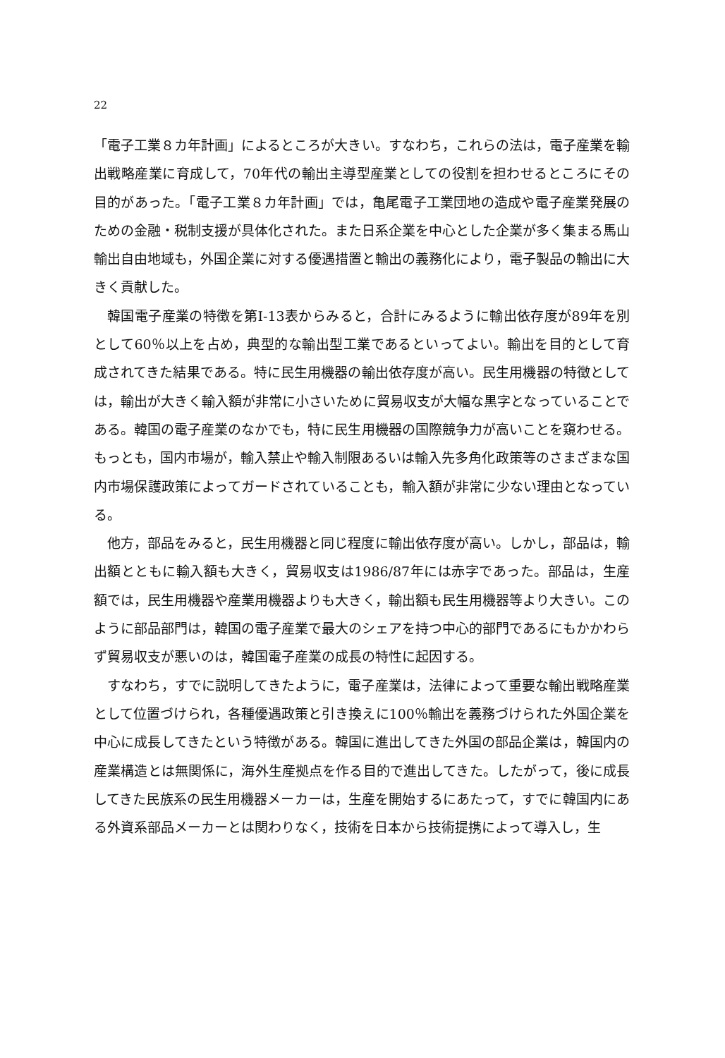22
「電子工業８カ年計画」によるところが大きい。すなわち，これらの法は，電子産業を輸出戦略産業に育成して，70年代の輸出主導型産業としての役割を担わせるところにその目的があった。「電子工業８カ年計画」では，亀尾電子工業団地の造成や電子産業発展のための金融・税制支援が具体化された。また日系企業を中心とした企業が多く集まる馬山輸出自由地域も，外国企業に対する優遇措置と輸出の義務化により，電子製品の輸出に大きく貢献した。
韓国電子産業の特徴を第I-13表からみると，合計にみるように輸出依存度が89年を別として60％以上を占め，典型的な輸出型工業であるといってよい。輸出を目的として育成されてきた結果である。特に民生用機器の輸出依存度が高い。民生用機器の特徴としては，輸出が大きく輸入額が非常に小さいために貿易収支が大幅な黒字となっていることである。韓国の電子産業のなかでも，特に民生用機器の国際競争力が高いことを窺わせる。もっとも，国内市場が，輸入禁止や輸入制限あるいは輸入先多角化政策等のさまざまな国内市場保護政策によってガードされていることも，輸入額が非常に少ない理由となっている。
他方，部品をみると，民生用機器と同じ程度に輸出依存度が高い。しかし，部品は，輸出額とともに輸入額も大きく，貿易収支は1986/87年には赤字であった。部品は，生産額では，民生用機器や産業用機器よりも大きく，輸出額も民生用機器等より大きい。このように部品部門は，韓国の電子産業で最大のシェアを持つ中心的部門であるにもかかわらず貿易収支が悪いのは，韓国電子産業の成長の特性に起因する。
すなわち，すでに説明してきたように，電子産業は，法律によって重要な輸出戦略産業として位置づけられ，各種優遇政策と引き換えに100％輸出を義務づけられた外国企業を中心に成長してきたという特徴がある。韓国に進出してきた外国の部品企業は，韓国内の産業構造とは無関係に，海外生産拠点を作る目的で進出してきた。したがって，後に成長してきた民族系の民生用機器メーカーは，生産を開始するにあたって，すでに韓国内にある外資系部品メーカーとは関わりなく，技術を日本から技術提携によって導入し，生